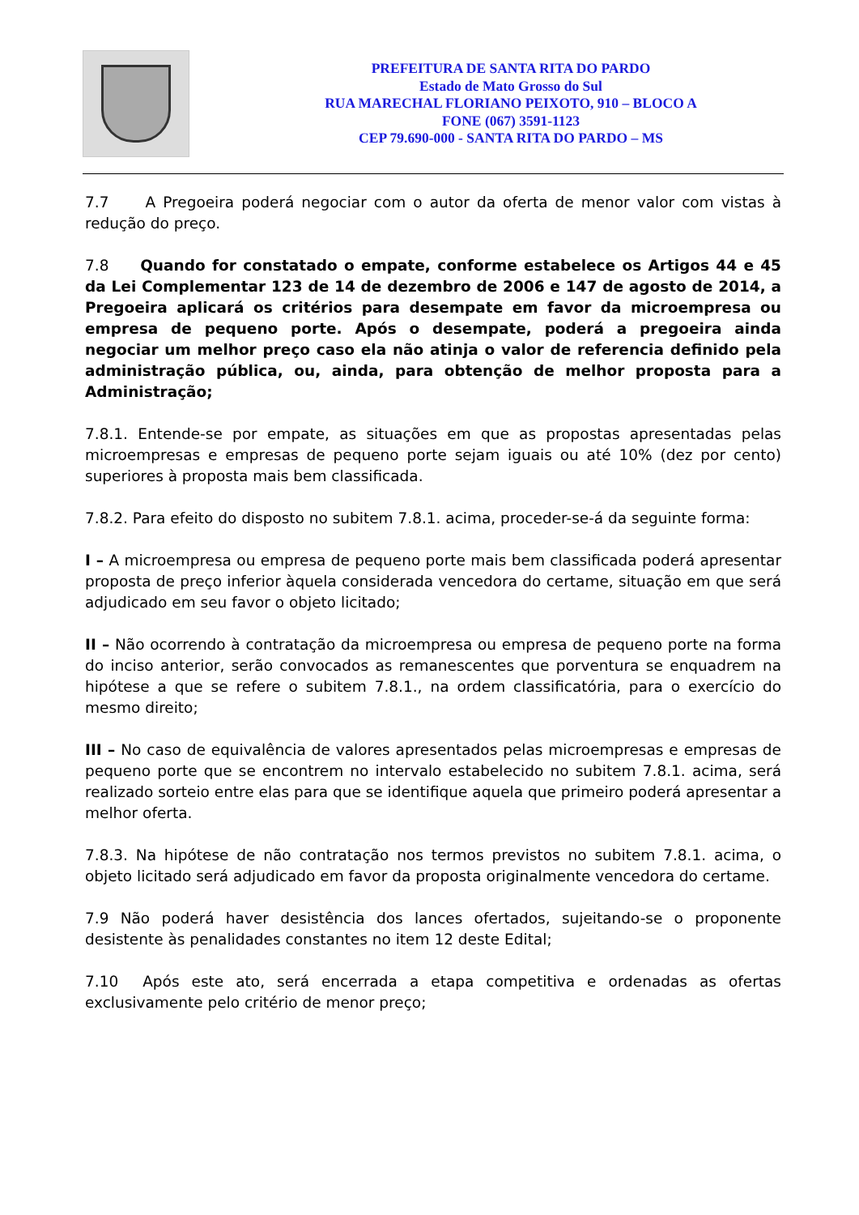PREFEITURA DE SANTA RITA DO PARDO
Estado de Mato Grosso do Sul
RUA MARECHAL FLORIANO PEIXOTO, 910 – BLOCO A
FONE (067) 3591-1123
CEP 79.690-000 - SANTA RITA DO PARDO – MS
7.7 A Pregoeira poderá negociar com o autor da oferta de menor valor com vistas à redução do preço.
7.8 Quando for constatado o empate, conforme estabelece os Artigos 44 e 45 da Lei Complementar 123 de 14 de dezembro de 2006 e 147 de agosto de 2014, a Pregoeira aplicará os critérios para desempate em favor da microempresa ou empresa de pequeno porte. Após o desempate, poderá a pregoeira ainda negociar um melhor preço caso ela não atinja o valor de referencia definido pela administração pública, ou, ainda, para obtenção de melhor proposta para a Administração;
7.8.1. Entende-se por empate, as situações em que as propostas apresentadas pelas microempresas e empresas de pequeno porte sejam iguais ou até 10% (dez por cento) superiores à proposta mais bem classificada.
7.8.2. Para efeito do disposto no subitem 7.8.1. acima, proceder-se-á da seguinte forma:
I – A microempresa ou empresa de pequeno porte mais bem classificada poderá apresentar proposta de preço inferior àquela considerada vencedora do certame, situação em que será adjudicado em seu favor o objeto licitado;
II – Não ocorrendo à contratação da microempresa ou empresa de pequeno porte na forma do inciso anterior, serão convocados as remanescentes que porventura se enquadrem na hipótese a que se refere o subitem 7.8.1., na ordem classificatória, para o exercício do mesmo direito;
III – No caso de equivalência de valores apresentados pelas microempresas e empresas de pequeno porte que se encontrem no intervalo estabelecido no subitem 7.8.1. acima, será realizado sorteio entre elas para que se identifique aquela que primeiro poderá apresentar a melhor oferta.
7.8.3. Na hipótese de não contratação nos termos previstos no subitem 7.8.1. acima, o objeto licitado será adjudicado em favor da proposta originalmente vencedora do certame.
7.9 Não poderá haver desistência dos lances ofertados, sujeitando-se o proponente desistente às penalidades constantes no item 12 deste Edital;
7.10 Após este ato, será encerrada a etapa competitiva e ordenadas as ofertas exclusivamente pelo critério de menor preço;